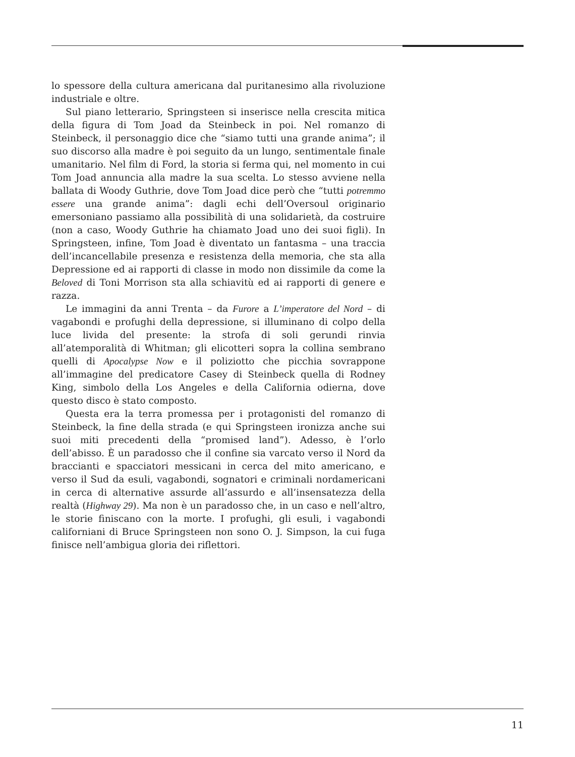lo spessore della cultura americana dal puritanesimo alla rivoluzione industriale e oltre.
Sul piano letterario, Springsteen si inserisce nella crescita mitica della figura di Tom Joad da Steinbeck in poi. Nel romanzo di Steinbeck, il personaggio dice che “siamo tutti una grande anima”; il suo discorso alla madre è poi seguito da un lungo, sentimentale finale umanitario. Nel film di Ford, la storia si ferma qui, nel momento in cui Tom Joad annuncia alla madre la sua scelta. Lo stesso avviene nella ballata di Woody Guthrie, dove Tom Joad dice però che “tutti potremmo essere una grande anima”: dagli echi dell’Oversoul originario emersoniano passiamo alla possibilità di una solidarietà, da costruire (non a caso, Woody Guthrie ha chiamato Joad uno dei suoi figli). In Springsteen, infine, Tom Joad è diventato un fantasma – una traccia dell’incancellabile presenza e resistenza della memoria, che sta alla Depressione ed ai rapporti di classe in modo non dissimile da come la Beloved di Toni Morrison sta alla schiavitù ed ai rapporti di genere e razza.
Le immagini da anni Trenta – da Furore a L’imperatore del Nord – di vagabondi e profughi della depressione, si illuminano di colpo della luce livida del presente: la strofa di soli gerundi rinvia all’atemporalità di Whitman; gli elicotteri sopra la collina sembrano quelli di Apocalypse Now e il poliziotto che picchia sovrappone all’immagine del predicatore Casey di Steinbeck quella di Rodney King, simbolo della Los Angeles e della California odierna, dove questo disco è stato composto.
Questa era la terra promessa per i protagonisti del romanzo di Steinbeck, la fine della strada (e qui Springsteen ironizza anche sui suoi miti precedenti della “promised land”). Adesso, è l’orlo dell’abisso. È un paradosso che il confine sia varcato verso il Nord da braccianti e spacciatori messicani in cerca del mito americano, e verso il Sud da esuli, vagabondi, sognatori e criminali nordamericani in cerca di alternative assurde all’assurdo e all’insensatezza della realtà (Highway 29). Ma non è un paradosso che, in un caso e nell’altro, le storie finiscano con la morte. I profughi, gli esuli, i vagabondi californiani di Bruce Springsteen non sono O. J. Simpson, la cui fuga finisce nell’ambigua gloria dei riflettori.
11